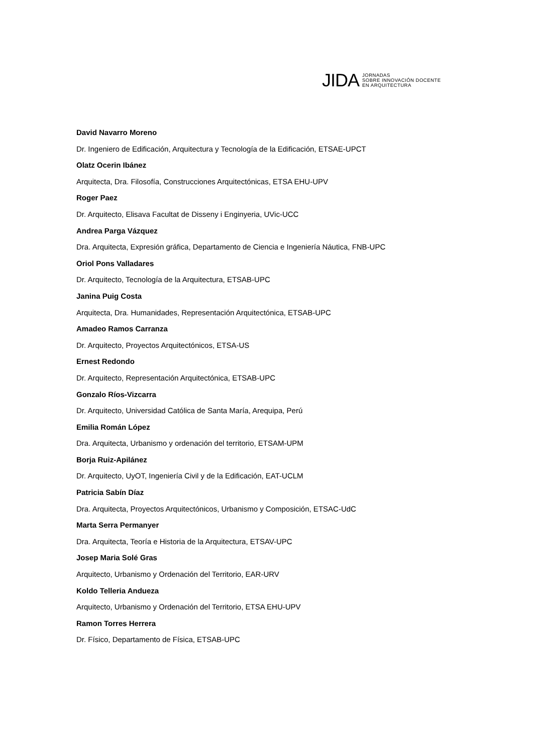JIDA JORNADAS
SOBRE INNOVACIÓN DOCENTE
EN ARQUITECTURA
David Navarro Moreno
Dr. Ingeniero de Edificación, Arquitectura y Tecnología de la Edificación, ETSAE-UPCT
Olatz Ocerin Ibánez
Arquitecta, Dra. Filosofía, Construcciones Arquitectónicas, ETSA EHU-UPV
Roger Paez
Dr. Arquitecto, Elisava Facultat de Disseny i Enginyeria, UVic-UCC
Andrea Parga Vázquez
Dra. Arquitecta, Expresión gráfica, Departamento de Ciencia e Ingeniería Náutica, FNB-UPC
Oriol Pons Valladares
Dr. Arquitecto, Tecnología de la Arquitectura, ETSAB-UPC
Janina Puig Costa
Arquitecta, Dra. Humanidades, Representación Arquitectónica, ETSAB-UPC
Amadeo Ramos Carranza
Dr. Arquitecto, Proyectos Arquitectónicos, ETSA-US
Ernest Redondo
Dr. Arquitecto, Representación Arquitectónica, ETSAB-UPC
Gonzalo Ríos-Vizcarra
Dr. Arquitecto, Universidad Católica de Santa María, Arequipa, Perú
Emilia Román López
Dra. Arquitecta, Urbanismo y ordenación del territorio, ETSAM-UPM
Borja Ruiz-Apilánez
Dr. Arquitecto, UyOT, Ingeniería Civil y de la Edificación, EAT-UCLM
Patricia Sabín Díaz
Dra. Arquitecta, Proyectos Arquitectónicos, Urbanismo y Composición, ETSAC-UdC
Marta Serra Permanyer
Dra. Arquitecta, Teoría e Historia de la Arquitectura, ETSAV-UPC
Josep Maria Solé Gras
Arquitecto, Urbanismo y Ordenación del Territorio, EAR-URV
Koldo Telleria Andueza
Arquitecto, Urbanismo y Ordenación del Territorio, ETSA EHU-UPV
Ramon Torres Herrera
Dr. Físico, Departamento de Física, ETSAB-UPC